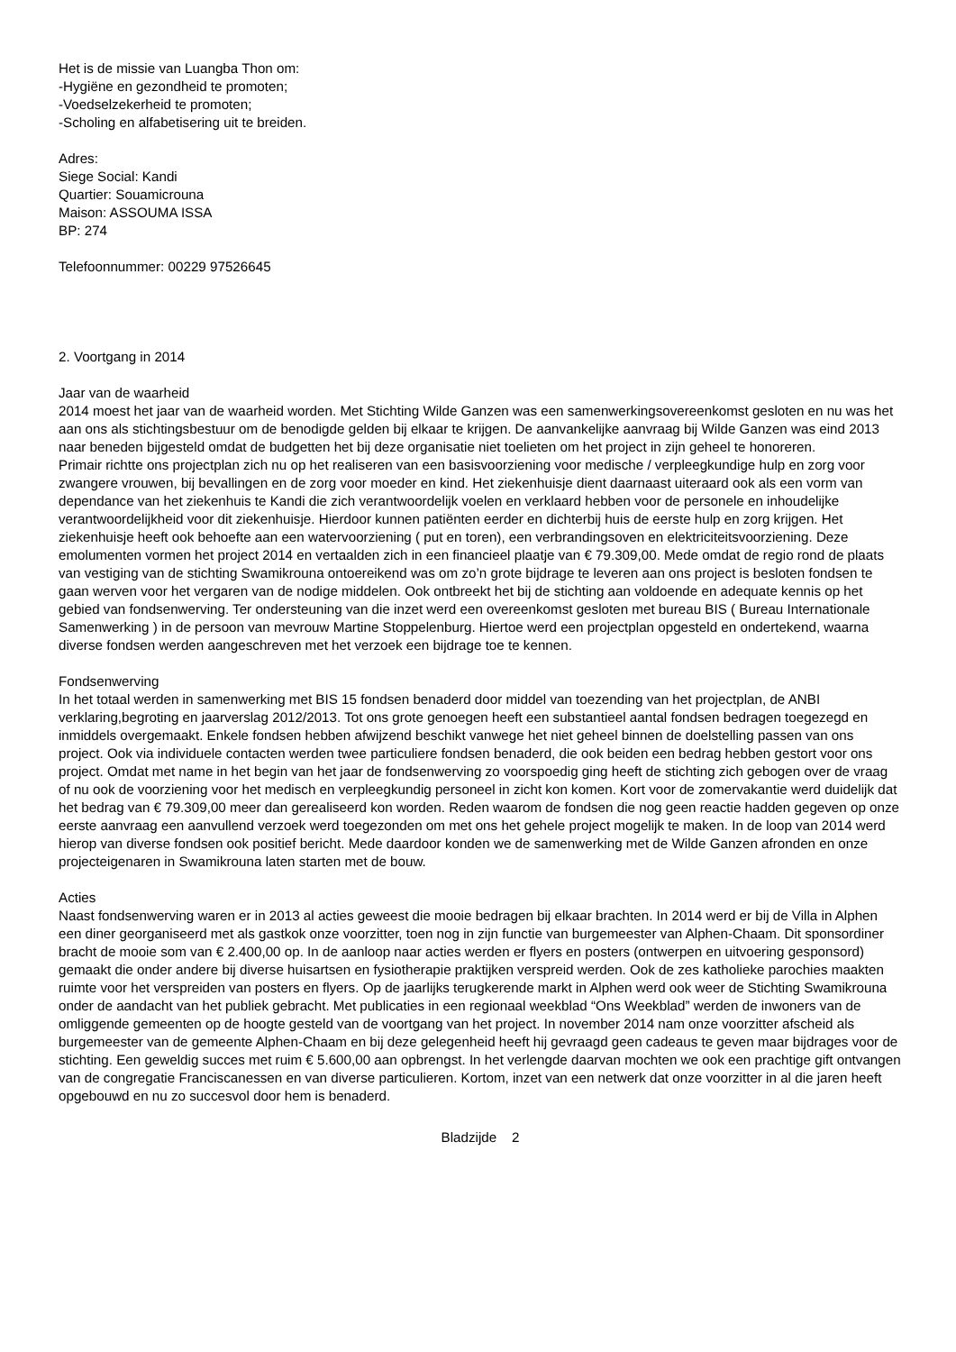Het is de missie van Luangba Thon om:
-Hygiëne en gezondheid te promoten;
-Voedselzekerheid te promoten;
-Scholing en alfabetisering uit te breiden.
Adres:
Siege Social: Kandi
Quartier: Souamicrouna
Maison: ASSOUMA ISSA
BP: 274
Telefoonnummer: 00229 97526645
2. Voortgang in 2014
Jaar van de waarheid
2014 moest het jaar van de waarheid worden. Met Stichting Wilde Ganzen was een samenwerkingsovereenkomst gesloten en nu was het aan ons als stichtingsbestuur om de benodigde gelden bij elkaar te krijgen. De aanvankelijke aanvraag bij Wilde Ganzen was eind 2013 naar beneden bijgesteld omdat de budgetten het bij deze organisatie niet toelieten om het project in zijn geheel te honoreren.
Primair richtte ons projectplan zich nu op het realiseren van een basisvoorziening voor medische / verpleegkundige hulp en zorg voor zwangere vrouwen, bij bevallingen en de zorg voor moeder en kind. Het ziekenhuisje dient daarnaast uiteraard ook als een vorm van dependance van het ziekenhuis te Kandi die zich verantwoordelijk voelen en verklaard hebben voor de personele en inhoudelijke verantwoordelijkheid voor dit ziekenhuisje. Hierdoor kunnen patiënten eerder en dichterbij huis de eerste hulp en zorg krijgen. Het ziekenhuisje heeft ook behoefte aan een watervoorziening ( put en toren), een verbrandingsoven en elektriciteitsvoorziening. Deze emolumenten vormen het project 2014 en vertaalden zich in een financieel plaatje van € 79.309,00. Mede omdat de regio rond de plaats van vestiging van de stichting Swamikrouna ontoereikend was om zo’n grote bijdrage te leveren aan ons project is besloten fondsen te gaan werven voor het vergaren van de nodige middelen. Ook ontbreekt het bij de stichting aan voldoende en adequate kennis op het gebied van fondsenwerving. Ter ondersteuning van die inzet werd een overeenkomst gesloten met bureau BIS ( Bureau Internationale Samenwerking ) in de persoon van mevrouw Martine Stoppelenburg. Hiertoe werd een projectplan opgesteld en ondertekend, waarna diverse fondsen werden aangeschreven met het verzoek een bijdrage toe te kennen.
Fondsenwerving
In het totaal werden in samenwerking met BIS 15 fondsen benaderd door middel van toezending van het projectplan, de ANBI verklaring,begroting en jaarverslag 2012/2013. Tot ons grote genoegen heeft een substantieel aantal fondsen bedragen toegezegd en inmiddels overgemaakt. Enkele fondsen hebben afwijzend beschikt vanwege het niet geheel binnen de doelstelling passen van ons project. Ook via individuele contacten werden twee particuliere fondsen benaderd, die ook beiden een bedrag hebben gestort voor ons project. Omdat met name in het begin van het jaar de fondsenwerving zo voorspoedig ging heeft de stichting zich gebogen over de vraag of nu ook de voorziening voor het medisch en verpleegkundig personeel in zicht kon komen. Kort voor de zomervakantie werd duidelijk dat het bedrag van € 79.309,00 meer dan gerealiseerd kon worden. Reden waarom de fondsen die nog geen reactie hadden gegeven op onze eerste aanvraag een aanvullend verzoek werd toegezonden om met ons het gehele project mogelijk te maken. In de loop van 2014 werd hierop van diverse fondsen ook positief bericht. Mede daardoor konden we de samenwerking met de Wilde Ganzen afronden en onze projecteigenaren in Swamikrouna laten starten met de bouw.
Acties
Naast fondsenwerving waren er in 2013 al acties geweest die mooie bedragen bij elkaar brachten. In 2014 werd er bij de Villa in Alphen een diner georganiseerd met als gastkok onze voorzitter, toen nog in zijn functie van burgemeester van Alphen-Chaam. Dit sponsordiner bracht de mooie som van € 2.400,00 op. In de aanloop naar acties werden er flyers en posters (ontwerpen en uitvoering gesponsord) gemaakt die onder andere bij diverse huisartsen en fysiotherapie praktijken verspreid werden. Ook de zes katholieke parochies maakten ruimte voor het verspreiden van posters en flyers. Op de jaarlijks terugkerende markt in Alphen werd ook weer de Stichting Swamikrouna onder de aandacht van het publiek gebracht. Met publicaties in een regionaal weekblad “Ons Weekblad” werden de inwoners van de omliggende gemeenten op de hoogte gesteld van de voortgang van het project. In november 2014 nam onze voorzitter afscheid als burgemeester van de gemeente Alphen-Chaam en bij deze gelegenheid heeft hij gevraagd geen cadeaus te geven maar bijdrages voor de stichting. Een geweldig succes met ruim € 5.600,00 aan opbrengst. In het verlengde daarvan mochten we ook een prachtige gift ontvangen van de congregatie Franciscanessen en van diverse particulieren. Kortom, inzet van een netwerk dat onze voorzitter in al die jaren heeft opgebouwd en nu zo succesvol door hem is benaderd.
Bladzijde 2